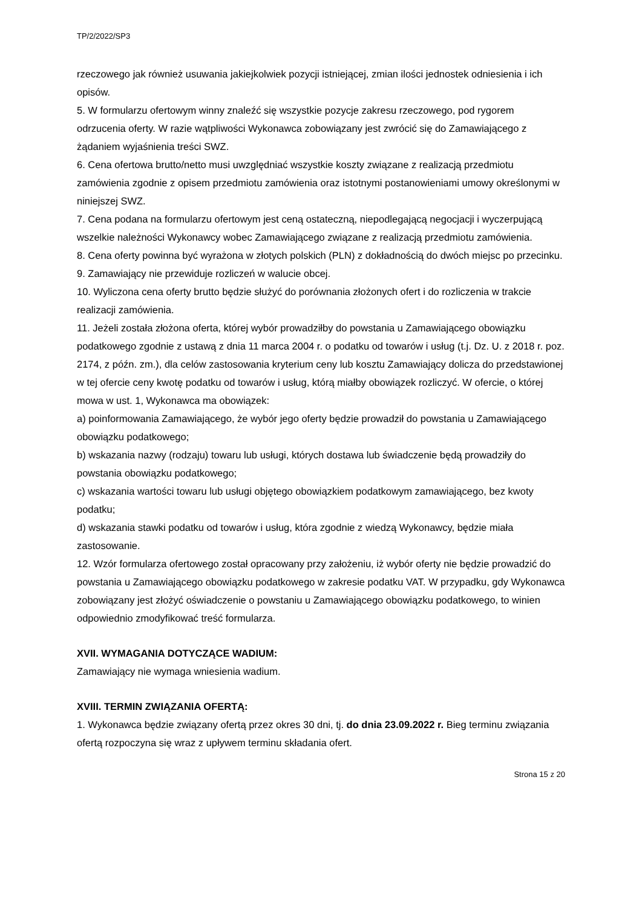TP/2/2022/SP3
rzeczowego jak również usuwania jakiejkolwiek pozycji istniejącej, zmian ilości jednostek odniesienia i ich opisów.
5. W formularzu ofertowym winny znaleźć się wszystkie pozycje zakresu rzeczowego, pod rygorem odrzucenia oferty. W razie wątpliwości Wykonawca zobowiązany jest zwrócić się do Zamawiającego z żądaniem wyjaśnienia treści SWZ.
6. Cena ofertowa brutto/netto musi uwzględniać wszystkie koszty związane z realizacją przedmiotu zamówienia zgodnie z opisem przedmiotu zamówienia oraz istotnymi postanowieniami umowy określonymi w niniejszej SWZ.
7. Cena podana na formularzu ofertowym jest ceną ostateczną, niepodlegającą negocjacji i wyczerpującą wszelkie należności Wykonawcy wobec Zamawiającego związane z realizacją przedmiotu zamówienia.
8. Cena oferty powinna być wyrażona w złotych polskich (PLN) z dokładnością do dwóch miejsc po przecinku.
9. Zamawiający nie przewiduje rozliczeń w walucie obcej.
10. Wyliczona cena oferty brutto będzie służyć do porównania złożonych ofert i do rozliczenia w trakcie realizacji zamówienia.
11. Jeżeli została złożona oferta, której wybór prowadziłby do powstania u Zamawiającego obowiązku podatkowego zgodnie z ustawą z dnia 11 marca 2004 r. o podatku od towarów i usług (t.j. Dz. U. z 2018 r. poz. 2174, z późn. zm.), dla celów zastosowania kryterium ceny lub kosztu Zamawiający dolicza do przedstawionej w tej ofercie ceny kwotę podatku od towarów i usług, którą miałby obowiązek rozliczyć. W ofercie, o której mowa w ust. 1, Wykonawca ma obowiązek:
a) poinformowania Zamawiającego, że wybór jego oferty będzie prowadził do powstania u Zamawiającego obowiązku podatkowego;
b) wskazania nazwy (rodzaju) towaru lub usługi, których dostawa lub świadczenie będą prowadziły do powstania obowiązku podatkowego;
c) wskazania wartości towaru lub usługi objętego obowiązkiem podatkowym zamawiającego, bez kwoty podatku;
d) wskazania stawki podatku od towarów i usług, która zgodnie z wiedzą Wykonawcy, będzie miała zastosowanie.
12. Wzór formularza ofertowego został opracowany przy założeniu, iż wybór oferty nie będzie prowadzić do powstania u Zamawiającego obowiązku podatkowego w zakresie podatku VAT. W przypadku, gdy Wykonawca zobowiązany jest złożyć oświadczenie o powstaniu u Zamawiającego obowiązku podatkowego, to winien odpowiednio zmodyfikować treść formularza.
XVII. WYMAGANIA DOTYCZĄCE WADIUM:
Zamawiający nie wymaga wniesienia wadium.
XVIII. TERMIN ZWIĄZANIA OFERTĄ:
1. Wykonawca będzie związany ofertą przez okres 30 dni, tj. do dnia 23.09.2022 r. Bieg terminu związania ofertą rozpoczyna się wraz z upływem terminu składania ofert.
Strona 15 z 20